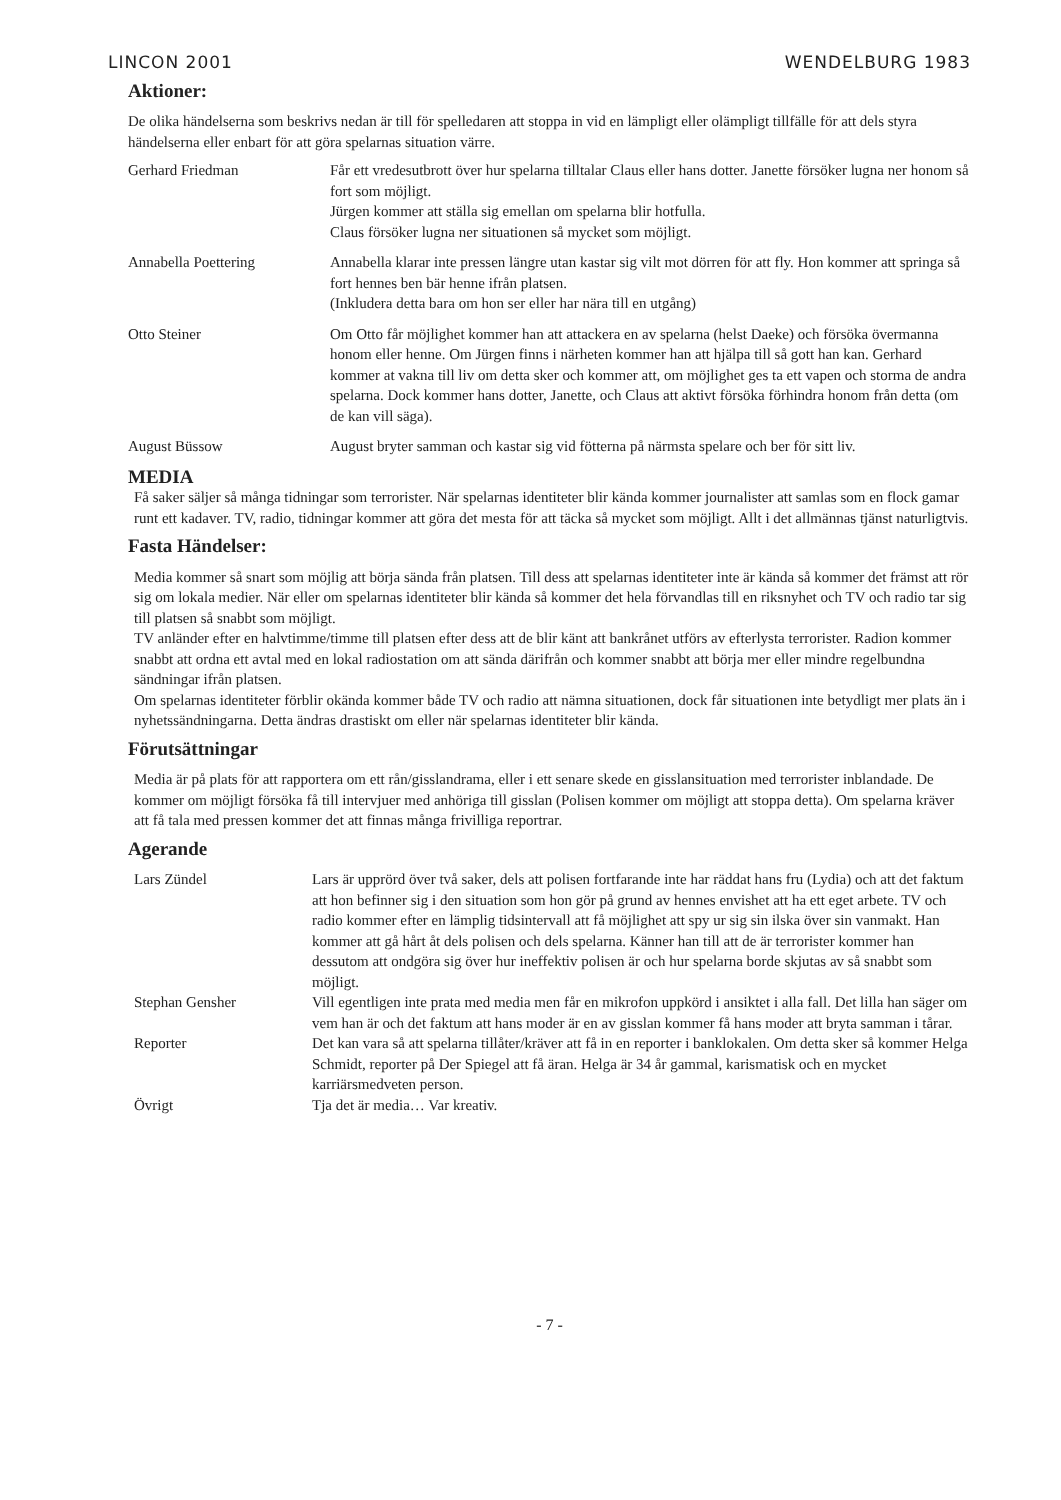LINCON 2001 WENDELBURG 1983
Aktioner:
De olika händelserna som beskrivs nedan är till för spelledaren att stoppa in vid en lämpligt eller olämpligt tillfälle för att dels styra händelserna eller enbart för att göra spelarnas situation värre.
Gerhard Friedman Får ett vredesutbrott över hur spelarna tilltalar Claus eller hans dotter. Janette försöker lugna ner honom så fort som möjligt.
Jürgen kommer att ställa sig emellan om spelarna blir hotfulla.
Claus försöker lugna ner situationen så mycket som möjligt.
Annabella Poettering Annabella klarar inte pressen längre utan kastar sig vilt mot dörren för att fly. Hon kommer att springa så fort hennes ben bär henne ifrån platsen.
(Inkludera detta bara om hon ser eller har nära till en utgång)
Otto Steiner Om Otto får möjlighet kommer han att attackera en av spelarna (helst Daeke) och försöka övermanna honom eller henne. Om Jürgen finns i närheten kommer han att hjälpa till så gott han kan. Gerhard kommer at vakna till liv om detta sker och kommer att, om möjlighet ges ta ett vapen och storma de andra spelarna. Dock kommer hans dotter, Janette, och Claus att aktivt försöka förhindra honom från detta (om de kan vill säga).
August Büssow August bryter samman och kastar sig vid fötterna på närmsta spelare och ber för sitt liv.
MEDIA
Få saker säljer så många tidningar som terrorister. När spelarnas identiteter blir kända kommer journalister att samlas som en flock gamar runt ett kadaver. TV, radio, tidningar kommer att göra det mesta för att täcka så mycket som möjligt. Allt i det allmännas tjänst naturligtvis.
Fasta Händelser:
Media kommer så snart som möjlig att börja sända från platsen. Till dess att spelarnas identiteter inte är kända så kommer det främst att rör sig om lokala medier. När eller om spelarnas identiteter blir kända så kommer det hela förvandlas till en riksnyhet och TV och radio tar sig till platsen så snabbt som möjligt.
TV anländer efter en halvtimme/timme till platsen efter dess att de blir känt att bankrånet utförs av efterlysta terrorister. Radion kommer snabbt att ordna ett avtal med en lokal radiostation om att sända därifrån och kommer snabbt att börja mer eller mindre regelbundna sändningar ifrån platsen.
Om spelarnas identiteter förblir okända kommer både TV och radio att nämna situationen, dock får situationen inte betydligt mer plats än i nyhetssändningarna. Detta ändras drastiskt om eller när spelarnas identiteter blir kända.
Förutsättningar
Media är på plats för att rapportera om ett rån/gisslandrama, eller i ett senare skede en gisslansituation med terrorister inblandade. De kommer om möjligt försöka få till intervjuer med anhöriga till gisslan (Polisen kommer om möjligt att stoppa detta). Om spelarna kräver att få tala med pressen kommer det att finnas många frivilliga reportrar.
Agerande
Lars Zündel Lars är upprörd över två saker, dels att polisen fortfarande inte har räddat hans fru (Lydia) och att det faktum att hon befinner sig i den situation som hon gör på grund av hennes envishet att ha ett eget arbete. TV och radio kommer efter en lämplig tidsintervall att få möjlighet att spy ur sig sin ilska över sin vanmakt. Han kommer att gå hårt åt dels polisen och dels spelarna. Känner han till att de är terrorister kommer han dessutom att ondgöra sig över hur ineffektiv polisen är och hur spelarna borde skjutas av så snabbt som möjligt.
Stephan Gensher Vill egentligen inte prata med media men får en mikrofon uppkörd i ansiktet i alla fall. Det lilla han säger om vem han är och det faktum att hans moder är en av gisslan kommer få hans moder att bryta samman i tårar.
Reporter Det kan vara så att spelarna tillåter/kräver att få in en reporter i banklokalen. Om detta sker så kommer Helga Schmidt, reporter på Der Spiegel att få äran. Helga är 34 år gammal, karismatisk och en mycket karriärsmedveten person.
Övrigt Tja det är media… Var kreativ.
- 7 -